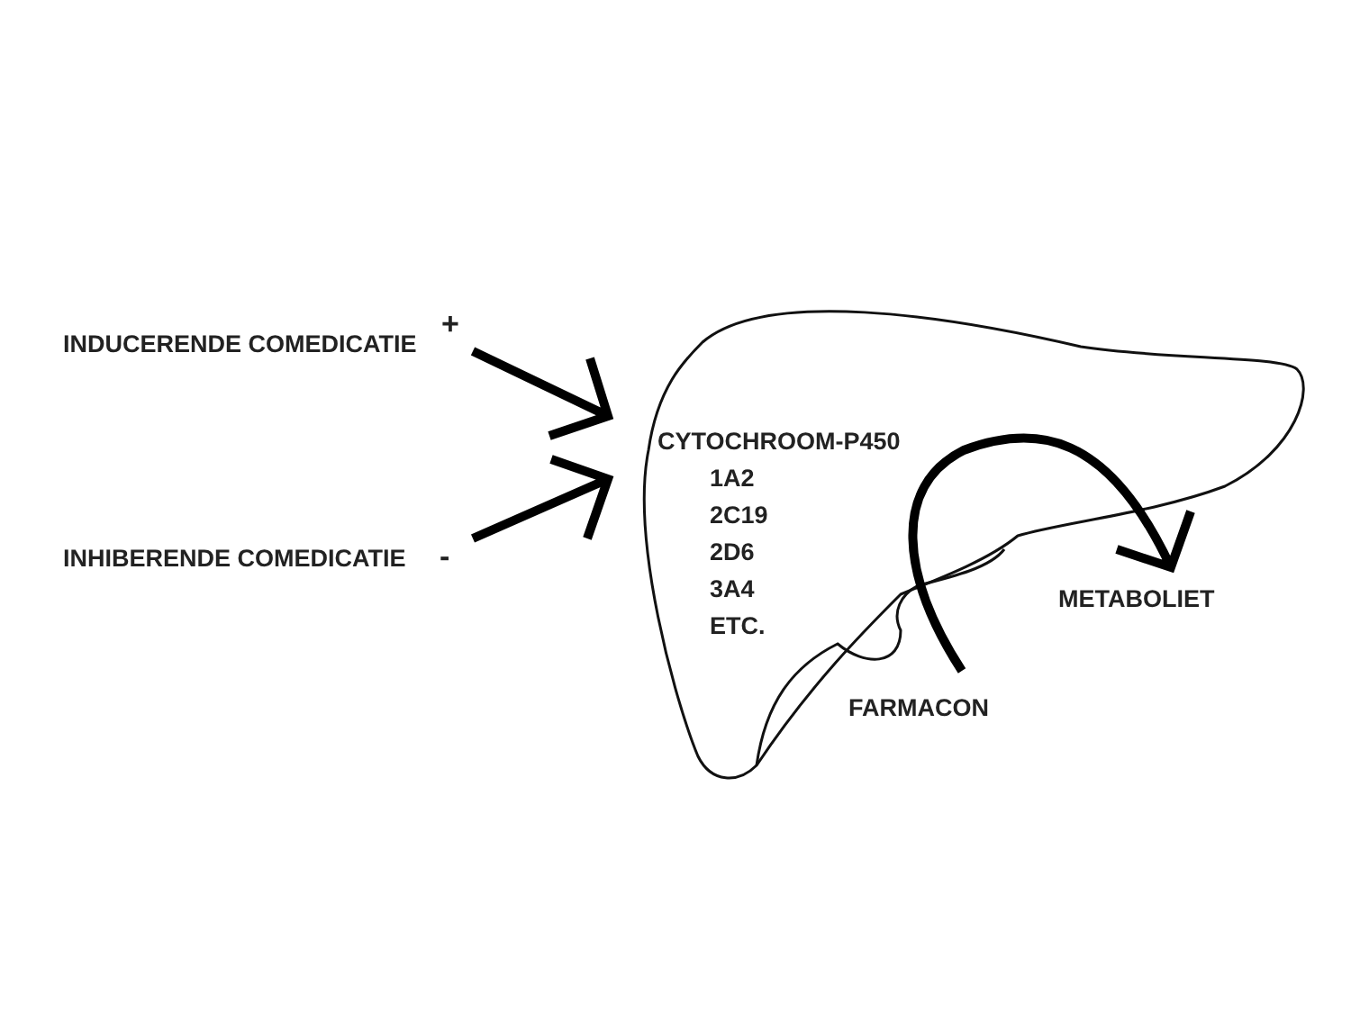INDUCERENDE COMEDICATIE +
INHIBERENDE COMEDICATIE -
CYTOCHROOM-P450
1A2
2C19
2D6
3A4
ETC.
METABOLIET
FARMACON